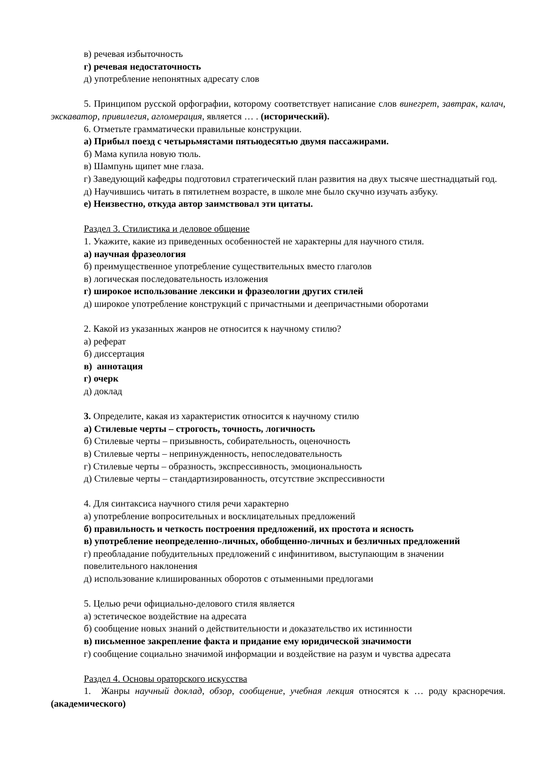в) речевая избыточность
г) речевая недостаточность
д) употребление непонятных адресату слов
5. Принципом русской орфографии, которому соответствует написание слов винегрет, завтрак, калач, экскаватор, привилегия, агломерация, является … . (исторический).
6. Отметьте грамматически правильные конструкции.
а) Прибыл поезд с четырьмястами пятьюдесятью двумя пассажирами.
б) Мама купила новую тюль.
в) Шампунь щипет мне глаза.
г) Заведующий кафедры подготовил стратегический план развития на двух тысяче шестнадцатый год.
д) Научившись читать в пятилетнем возрасте, в школе мне было скучно изучать азбуку.
е) Неизвестно, откуда автор заимствовал эти цитаты.
Раздел 3. Стилистика и деловое общение
1. Укажите, какие из приведенных особенностей не характерны для научного стиля.
а) научная фразеология
б) преимущественное употребление существительных вместо глаголов
в) логическая последовательность изложения
г) широкое использование лексики и фразеологии других стилей
д) широкое употребление конструкций с причастными и деепричастными оборотами
2. Какой из указанных жанров не относится к научному стилю?
а) реферат
б) диссертация
в) аннотация
г) очерк
д) доклад
3. Определите, какая из характеристик относится к научному стилю
а) Стилевые черты – строгость, точность, логичность
б) Стилевые черты – призывность, собирательность, оценочность
в) Стилевые черты – непринужденность, непоследовательность
г) Стилевые черты – образность, экспрессивность, эмоциональность
д) Стилевые черты – стандартизированность, отсутствие экспрессивности
4. Для синтаксиса научного стиля речи характерно
а) употребление вопросительных и восклицательных предложений
б) правильность и четкость построения предложений, их простота и ясность
в) употребление неопределенно-личных, обобщенно-личных и безличных предложений
г) преобладание побудительных предложений с инфинитивом, выступающим в значении повелительного наклонения
д) использование клишированных оборотов с отыменными предлогами
5. Целью речи официально-делового стиля является
а) эстетическое воздействие на адресата
б) сообщение новых знаний о действительности и доказательство их истинности
в) письменное закрепление факта и придание ему юридической значимости
г) сообщение социально значимой информации и воздействие на разум и чувства адресата
Раздел 4. Основы ораторского искусства
1. Жанры научный доклад, обзор, сообщение, учебная лекция относятся к … роду красноречия. (академического)